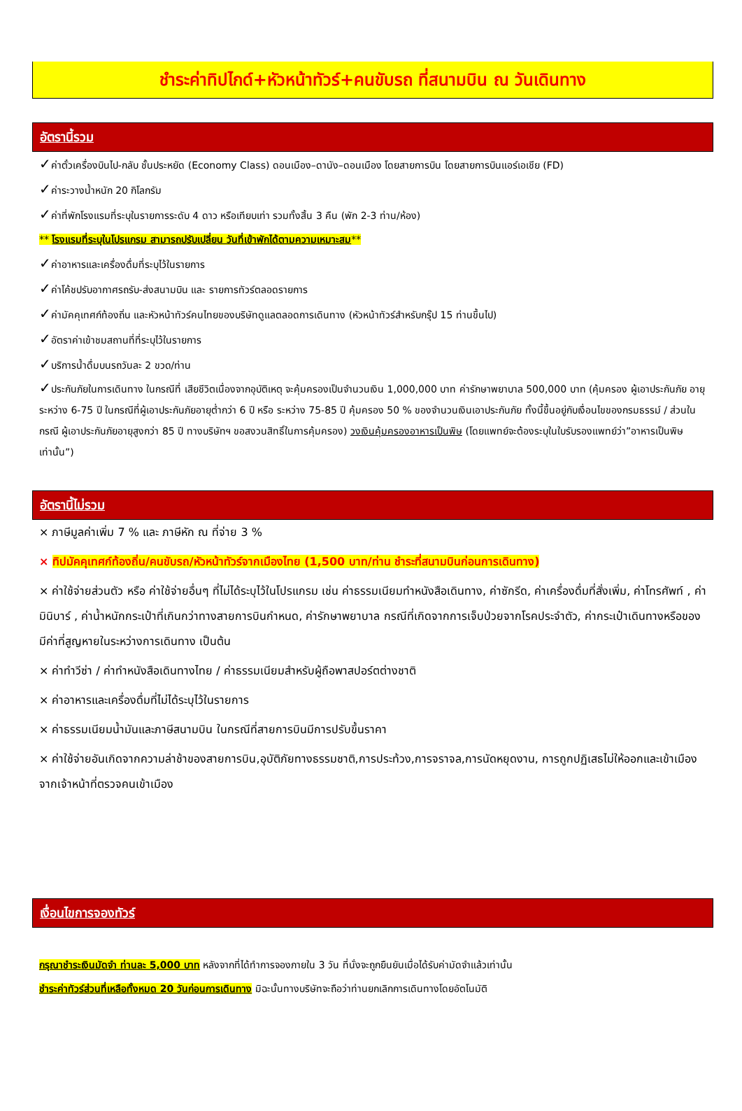ชำระค่าทิปไกด์+หัวหน้าทัวร์+คนขับรถ ที่สนามบิน ณ วันเดินทาง
อัตรานี้รวม
✓ค่าตั๋วเครื่องบินไป-กลับ ชั้นประหยัด (Economy Class) ดอนเมือง–ดานัง–ดอนเมือง โดยสายการบิน โดยสายการบินแอร์เอเชีย (FD)
✓ค่าระวางน้ำหนัก 20 กิโลกรัม
✓ค่าที่พักโรงแรมที่ระบุในรายการระดับ 4 ดาว หรือเทียบเท่า รวมทั้งสิ้น 3 คืน (พัก 2-3 ท่าน/ห้อง)
** โรงแรมที่ระบุในโปรแกรม สามารถปรับเปลี่ยน วันที่เข้าพักได้ตามความเหมาะสม**
✓ค่าอาหารและเครื่องดื่มที่ระบุไว้ในรายการ
✓ค่าโค้ชปรับอากาศรถรับ-ส่งสนามบิน และ รายการทัวร์ตลอดรายการ
✓ค่ามัคคุเทศก์ท้องถิ่น และหัวหน้าทัวร์คนไทยของบริษัทดูแลตลอดการเดินทาง (หัวหน้าทัวร์สำหรับกรุ๊ป 15 ท่านขึ้นไป)
✓อัตราค่าเข้าชมสถานที่ที่ระบุไว้ในรายการ
✓บริการน้ำดื่มบนรถวันละ 2 ขวด/ท่าน
✓ประกันภัยในการเดินทาง ในกรณีที่ เสียชีวิตเนื่องจากอุบัติเหตุ จะคุ้มครองเป็นจำนวนเงิน 1,000,000 บาท ค่ารักษาพยาบาล 500,000 บาท (คุ้มครอง ผู้เอาประกันภัย อายุระหว่าง 6-75 ปี ในกรณีที่ผู้เอาประกันภัยอายุต่ำกว่า 6 ปี หรือ ระหว่าง 75-85 ปี คุ้มครอง 50 % ของจำนวนเงินเอาประกันภัย ทั้งนี้ขึ้นอยู่กับเงื่อนไขของกรมธรรม์ / ส่วนในกรณี ผู้เอาประกันภัยอายุสูงกว่า 85 ปี ทางบริษัทฯ ขอสงวนสิทธิ์ในการคุ้มครอง) วงเงินคุ้มครองอาหารเป็นพิษ (โดยแพทย์จะต้องระบุในใบรับรองแพทย์ว่า”อาหารเป็นพิษเท่านั้น”)
อัตรานี้ไม่รวม
× ภาษีมูลค่าเพิ่ม 7 % และ ภาษีหัก ณ ที่จ่าย 3 %
× ทิปมัคคุเทศก์ท้องถิ่น/คนขับรถ/หัวหน้าทัวร์จากเมืองไทย (1,500 บาท/ท่าน ชำระที่สนามบินก่อนการเดินทาง)
× ค่าใช้จ่ายส่วนตัว หรือ ค่าใช้จ่ายอื่นๆ ที่ไม่ได้ระบุไว้ในโปรแกรม เช่น ค่าธรรมเนียมทำหนังสือเดินทาง, ค่าซักรีด, ค่าเครื่องดื่มที่สั่งเพิ่ม, ค่าโทรศัพท์ , ค่ามินิบาร์ , ค่าน้ำหนักกระเป๋าที่เกินกว่าทางสายการบินกำหนด, ค่ารักษาพยาบาล กรณีที่เกิดจากการเจ็บป่วยจากโรคประจำตัว, ค่ากระเป๋าเดินทางหรือของมีค่าที่สูญหายในระหว่างการเดินทาง เป็นต้น
× ค่าทำวีซ่า / ค่าทำหนังสือเดินทางไทย / ค่าธรรมเนียมสำหรับผู้ถือพาสปอร์ตต่างชาติ
× ค่าอาหารและเครื่องดื่มที่ไม่ได้ระบุไว้ในรายการ
× ค่าธรรมเนียมน้ำมันและภาษีสนามบิน ในกรณีที่สายการบินมีการปรับขึ้นราคา
× ค่าใช้จ่ายอันเกิดจากความล่าช้าของสายการบิน,อุบัติภัยทางธรรมชาติ,การประท้วง,การจราจล,การนัดหยุดงาน, การถูกปฏิเสธไม่ให้ออกและเข้าเมืองจากเจ้าหน้าที่ตรวจคนเข้าเมือง
เงื่อนไขการจองทัวร์
กรุณาชำระเงินมัดจำ ท่านละ 5,000 บาท หลังจากที่ได้ทำการจองภายใน 3 วัน ที่นั่งจะถูกยืนยันเมื่อได้รับค่ามัดจำแล้วเท่านั้น
ชำระค่าทัวร์ส่วนที่เหลือทั้งหมด 20 วันก่อนการเดินทาง มิฉะนั้นทางบริษัทจะถือว่าท่านยกเลิกการเดินทางโดยอัตโนมัติ